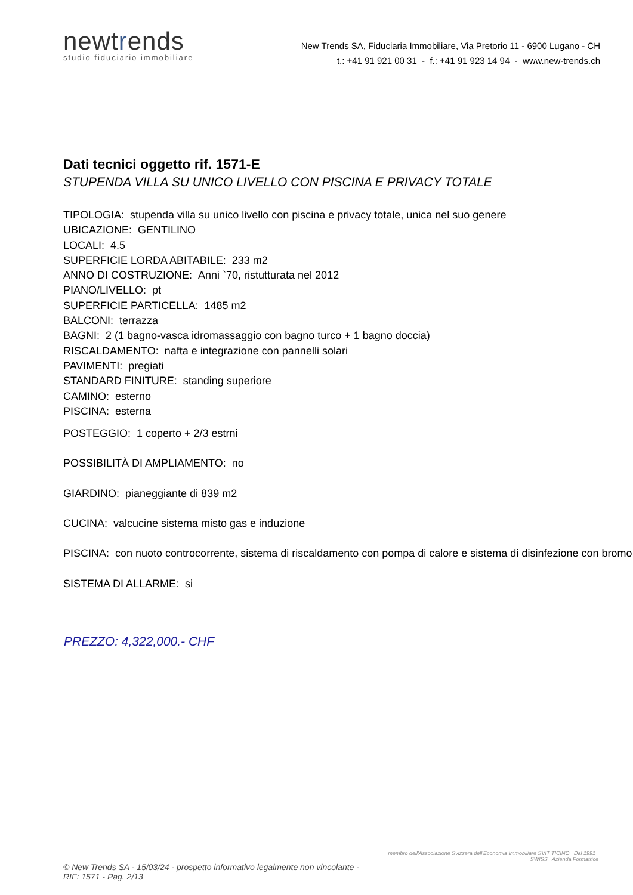newtrends
studio fiduciario immobiliare
New Trends SA, Fiduciaria Immobiliare, Via Pretorio 11 - 6900 Lugano - CH
t.: +41 91 921 00 31 - f.: +41 91 923 14 94 - www.new-trends.ch
Dati tecnici oggetto rif. 1571-E
STUPENDA VILLA SU UNICO LIVELLO CON PISCINA E PRIVACY TOTALE
TIPOLOGIA: stupenda villa su unico livello con piscina e privacy totale, unica nel suo genere
UBICAZIONE: GENTILINO
LOCALI: 4.5
SUPERFICIE LORDA ABITABILE: 233 m2
ANNO DI COSTRUZIONE: Anni `70, ristutturata nel 2012
PIANO/LIVELLO: pt
SUPERFICIE PARTICELLA: 1485 m2
BALCONI: terrazza
BAGNI: 2 (1 bagno-vasca idromassaggio con bagno turco + 1 bagno doccia)
RISCALDAMENTO: nafta e integrazione con pannelli solari
PAVIMENTI: pregiati
STANDARD FINITURE: standing superiore
CAMINO: esterno
PISCINA: esterna
POSTEGGIO: 1 coperto + 2/3 estrni
POSSIBILITÀ DI AMPLIAMENTO: no
GIARDINO: pianeggiante di 839 m2
CUCINA: valcucine sistema misto gas e induzione
PISCINA: con nuoto controcorrente, sistema di riscaldamento con pompa di calore e sistema di disinfezione con bromo
SISTEMA DI ALLARME: si
PREZZO: 4,322,000.- CHF
© New Trends SA - 15/03/24 - prospetto informativo legalmente non vincolante - RIF: 1571 - Pag. 2/13
membro dell'Associazione Svizzera dell'Economia Immobiliare SVIT TICINO Dal 1991 SWISS Azienda Formatrice